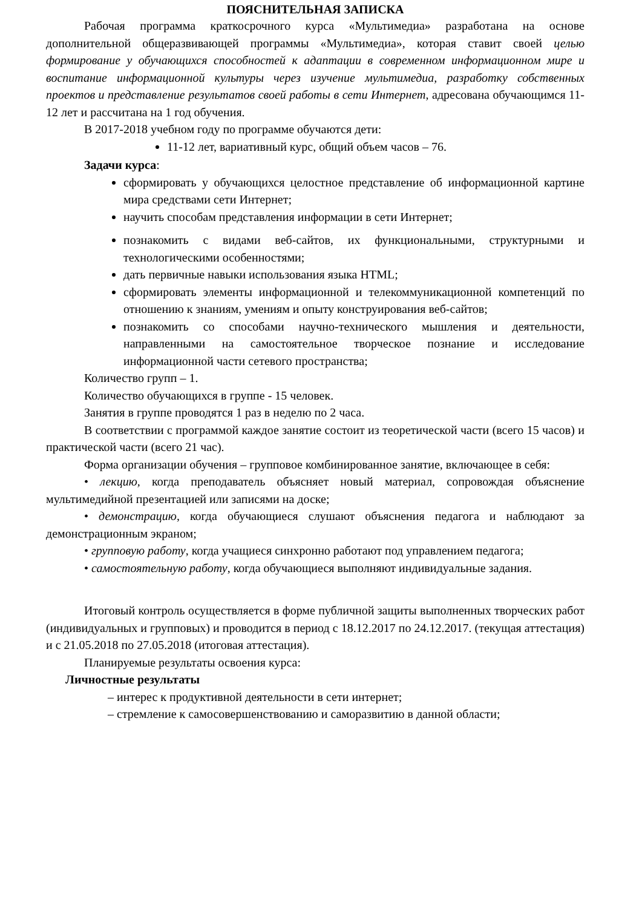ПОЯСНИТЕЛЬНАЯ ЗАПИСКА
Рабочая программа краткосрочного курса «Мультимедиа» разработана на основе дополнительной общеразвивающей программы «Мультимедиа», которая ставит своей целью формирование у обучающихся способностей к адаптации в современном информационном мире и воспитание информационной культуры через изучение мультимедиа, разработку собственных проектов и представление результатов своей работы в сети Интернет, адресована обучающимся 11-12 лет и рассчитана на 1 год обучения.
В 2017-2018 учебном году по программе обучаются дети:
11-12 лет, вариативный курс, общий объем часов – 76.
Задачи курса:
сформировать у обучающихся целостное представление об информационной картине мира средствами сети Интернет;
научить способам представления информации в сети Интернет;
познакомить с видами веб-сайтов, их функциональными, структурными и технологическими особенностями;
дать первичные навыки использования языка HTML;
сформировать элементы информационной и телекоммуникационной компетенций по отношению к знаниям, умениям и опыту конструирования веб-сайтов;
познакомить со способами научно-технического мышления и деятельности, направленными на самостоятельное творческое познание и исследование информационной части сетевого пространства;
Количество групп – 1.
Количество обучающихся в группе - 15 человек.
Занятия в группе проводятся 1 раз в неделю по 2 часа.
В соответствии с программой каждое занятие состоит из теоретической части (всего 15 часов) и практической части (всего 21 час).
Форма организации обучения – групповое комбинированное занятие, включающее в себя:
• лекцию, когда преподаватель объясняет новый материал, сопровождая объяснение мультимедийной презентацией или записями на доске;
• демонстрацию, когда обучающиеся слушают объяснения педагога и наблюдают за демонстрационным экраном;
• групповую работу, когда учащиеся синхронно работают под управлением педагога;
• самостоятельную работу, когда обучающиеся выполняют индивидуальные задания.
Итоговый контроль осуществляется в форме публичной защиты выполненных творческих работ (индивидуальных и групповых) и проводится в период с 18.12.2017 по 24.12.2017. (текущая аттестация) и с 21.05.2018 по 27.05.2018 (итоговая аттестация).
Планируемые результаты освоения курса:
Личностные результаты
– интерес к продуктивной деятельности в сети интернет;
– стремление к самосовершенствованию и саморазвитию в данной области;